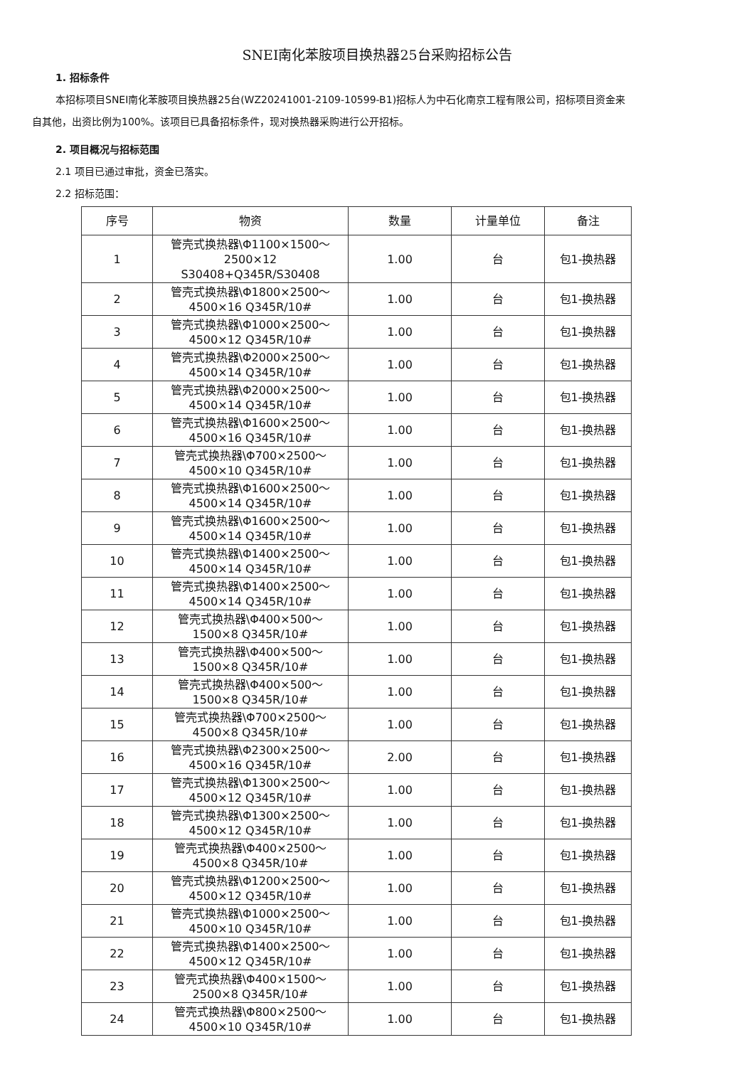SNEI南化苯胺项目换热器25台采购招标公告
1. 招标条件
本招标项目SNEI南化苯胺项目换热器25台(WZ20241001-2109-10599-B1)招标人为中石化南京工程有限公司，招标项目资金来自其他，出资比例为100%。该项目已具备招标条件，现对换热器采购进行公开招标。
2. 项目概况与招标范围
2.1 项目已通过审批，资金已落实。
2.2 招标范围：
| 序号 | 物资 | 数量 | 计量单位 | 备注 |
| --- | --- | --- | --- | --- |
| 1 | 管壳式换热器\Φ1100×1500～ 2500×12 S30408+Q345R/S30408 | 1.00 | 台 | 包1-换热器 |
| 2 | 管壳式换热器\Φ1800×2500～ 4500×16 Q345R/10# | 1.00 | 台 | 包1-换热器 |
| 3 | 管壳式换热器\Φ1000×2500～ 4500×12 Q345R/10# | 1.00 | 台 | 包1-换热器 |
| 4 | 管壳式换热器\Φ2000×2500～ 4500×14 Q345R/10# | 1.00 | 台 | 包1-换热器 |
| 5 | 管壳式换热器\Φ2000×2500～ 4500×14 Q345R/10# | 1.00 | 台 | 包1-换热器 |
| 6 | 管壳式换热器\Φ1600×2500～ 4500×16 Q345R/10# | 1.00 | 台 | 包1-换热器 |
| 7 | 管壳式换热器\Φ700×2500～ 4500×10 Q345R/10# | 1.00 | 台 | 包1-换热器 |
| 8 | 管壳式换热器\Φ1600×2500～ 4500×14 Q345R/10# | 1.00 | 台 | 包1-换热器 |
| 9 | 管壳式换热器\Φ1600×2500～ 4500×14 Q345R/10# | 1.00 | 台 | 包1-换热器 |
| 10 | 管壳式换热器\Φ1400×2500～ 4500×14 Q345R/10# | 1.00 | 台 | 包1-换热器 |
| 11 | 管壳式换热器\Φ1400×2500～ 4500×14 Q345R/10# | 1.00 | 台 | 包1-换热器 |
| 12 | 管壳式换热器\Φ400×500～ 1500×8 Q345R/10# | 1.00 | 台 | 包1-换热器 |
| 13 | 管壳式换热器\Φ400×500～ 1500×8 Q345R/10# | 1.00 | 台 | 包1-换热器 |
| 14 | 管壳式换热器\Φ400×500～ 1500×8 Q345R/10# | 1.00 | 台 | 包1-换热器 |
| 15 | 管壳式换热器\Φ700×2500～ 4500×8 Q345R/10# | 1.00 | 台 | 包1-换热器 |
| 16 | 管壳式换热器\Φ2300×2500～ 4500×16 Q345R/10# | 2.00 | 台 | 包1-换热器 |
| 17 | 管壳式换热器\Φ1300×2500～ 4500×12 Q345R/10# | 1.00 | 台 | 包1-换热器 |
| 18 | 管壳式换热器\Φ1300×2500～ 4500×12 Q345R/10# | 1.00 | 台 | 包1-换热器 |
| 19 | 管壳式换热器\Φ400×2500～ 4500×8 Q345R/10# | 1.00 | 台 | 包1-换热器 |
| 20 | 管壳式换热器\Φ1200×2500～ 4500×12 Q345R/10# | 1.00 | 台 | 包1-换热器 |
| 21 | 管壳式换热器\Φ1000×2500～ 4500×10 Q345R/10# | 1.00 | 台 | 包1-换热器 |
| 22 | 管壳式换热器\Φ1400×2500～ 4500×12 Q345R/10# | 1.00 | 台 | 包1-换热器 |
| 23 | 管壳式换热器\Φ400×1500～ 2500×8 Q345R/10# | 1.00 | 台 | 包1-换热器 |
| 24 | 管壳式换热器\Φ800×2500～ 4500×10 Q345R/10# | 1.00 | 台 | 包1-换热器 |